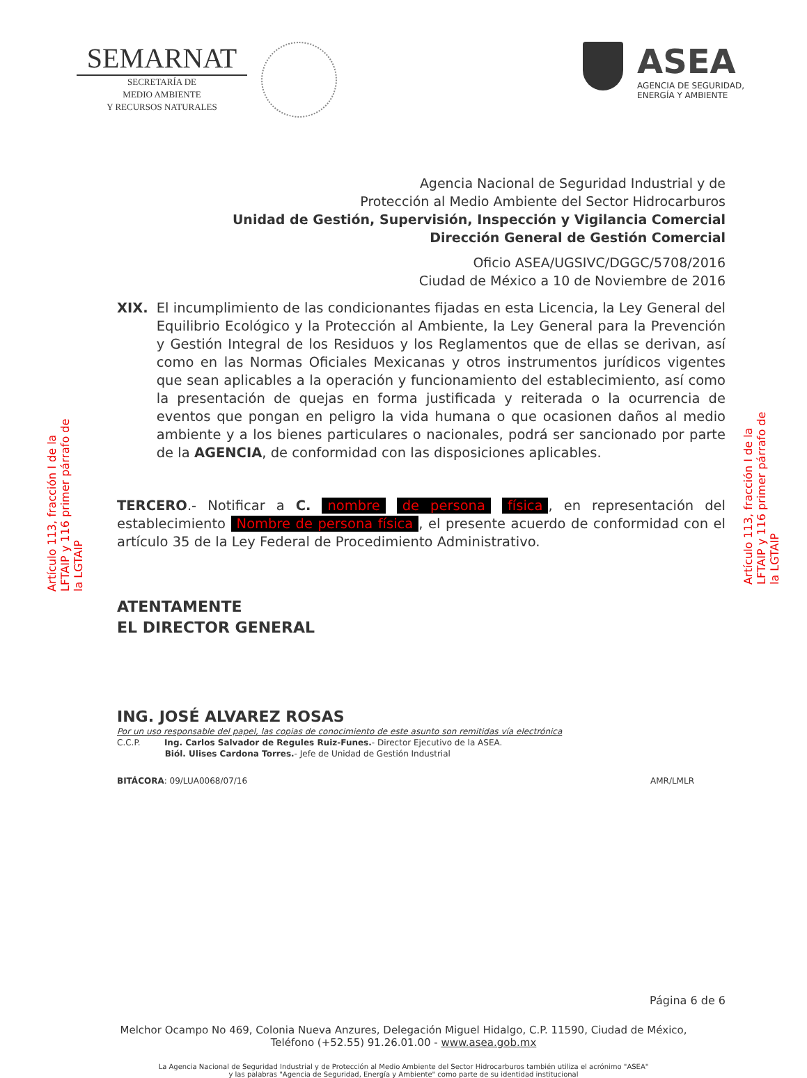SEMARNAT
SECRETARÍA DE
MEDIO AMBIENTE
Y RECURSOS NATURALES
ASEA
AGENCIA DE SEGURIDAD,
ENERGÍA Y AMBIENTE
Agencia Nacional de Seguridad Industrial y de
Protección al Medio Ambiente del Sector Hidrocarburos
Unidad de Gestión, Supervisión, Inspección y Vigilancia Comercial
Dirección General de Gestión Comercial
Oficio ASEA/UGSIVC/DGGC/5708/2016
Ciudad de México a 10 de Noviembre de 2016
Artículo 113, fracción I de la LFTAIP y 116 primer párrafo de la LGTAIP
Artículo 113, fracción I de la LFTAIP y 116 primer párrafo de la LGTAIP
XIX. El incumplimiento de las condicionantes fijadas en esta Licencia, la Ley General del Equilibrio Ecológico y la Protección al Ambiente, la Ley General para la Prevención y Gestión Integral de los Residuos y los Reglamentos que de ellas se derivan, así como en las Normas Oficiales Mexicanas y otros instrumentos jurídicos vigentes que sean aplicables a la operación y funcionamiento del establecimiento, así como la presentación de quejas en forma justificada y reiterada o la ocurrencia de eventos que pongan en peligro la vida humana o que ocasionen daños al medio ambiente y a los bienes particulares o nacionales, podrá ser sancionado por parte de la AGENCIA, de conformidad con las disposiciones aplicables.
TERCERO.- Notificar a C. nombre de persona física, en representación del establecimiento Nombre de persona física, el presente acuerdo de conformidad con el artículo 35 de la Ley Federal de Procedimiento Administrativo.
ATENTAMENTE
EL DIRECTOR GENERAL
ING. JOSÉ ALVAREZ ROSAS
Por un uso responsable del papel, las copias de conocimiento de este asunto son remitidas vía electrónica
C.C.P. Ing. Carlos Salvador de Regules Ruiz-Funes.- Director Ejecutivo de la ASEA.
Biól. Ulises Cardona Torres.- Jefe de Unidad de Gestión Industrial
BITÁCORA: 09/LUA0068/07/16 AMR/LMLR
Página 6 de 6
Melchor Ocampo No 469, Colonia Nueva Anzures, Delegación Miguel Hidalgo, C.P. 11590, Ciudad de México,
Teléfono (+52.55) 91.26.01.00 - www.asea.gob.mx
La Agencia Nacional de Seguridad Industrial y de Protección al Medio Ambiente del Sector Hidrocarburos también utiliza el acrónimo "ASEA"
y las palabras "Agencia de Seguridad, Energía y Ambiente" como parte de su identidad institucional